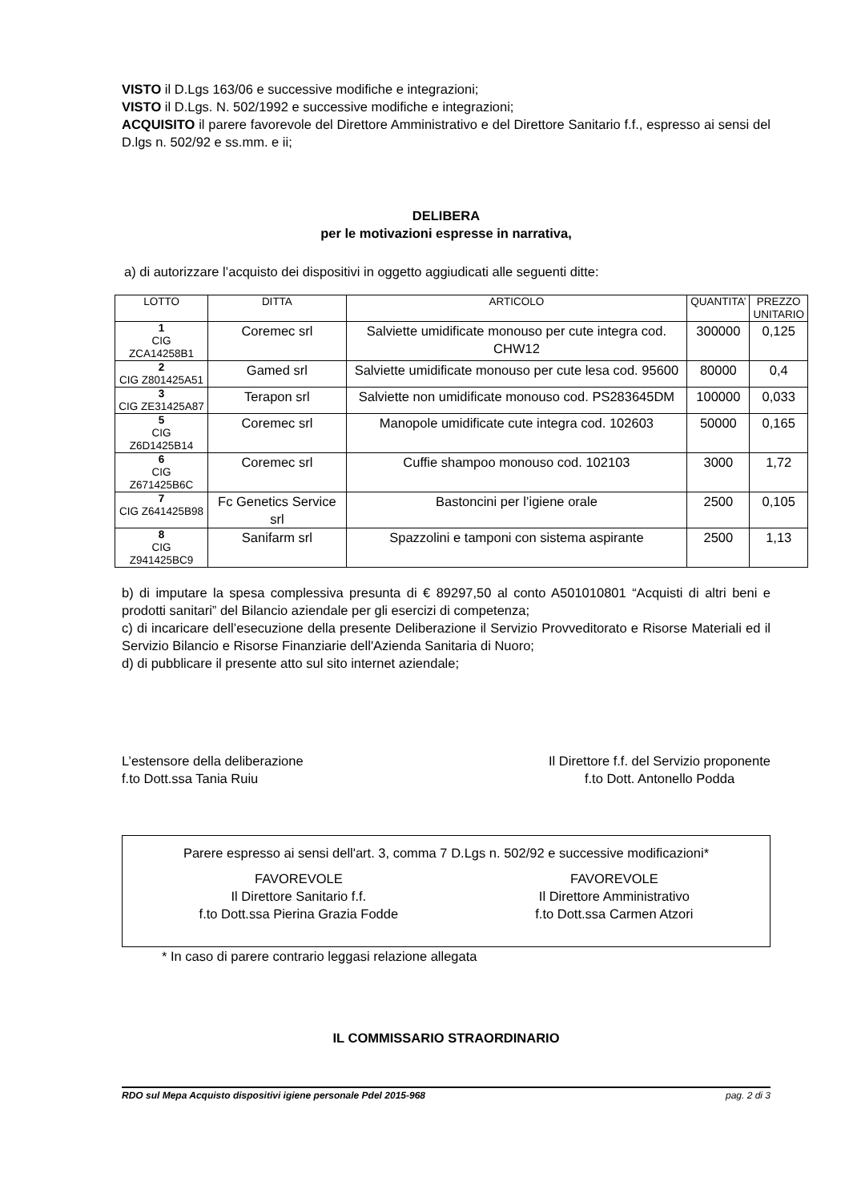VISTO il D.Lgs 163/06 e successive modifiche e integrazioni;
VISTO il D.Lgs. N. 502/1992 e successive modifiche e integrazioni;
ACQUISITO il parere favorevole del Direttore Amministrativo e del Direttore Sanitario f.f., espresso ai sensi del D.lgs n. 502/92 e ss.mm. e ii;
DELIBERA
per le motivazioni espresse in narrativa,
a) di autorizzare l’acquisto dei dispositivi in oggetto aggiudicati alle seguenti ditte:
| LOTTO | DITTA | ARTICOLO | QUANTITA’ | PREZZO UNITARIO |
| 1 CIG ZCA14258B1 | Coremec srl | Salviette umidificate monouso per cute integra cod. CHW12 | 300000 | 0,125 |
| 2 CIG Z801425A51 | Gamed srl | Salviette umidificate monouso per cute lesa cod. 95600 | 80000 | 0,4 |
| 3 CIG ZE31425A87 | Terapon srl | Salviette non umidificate monouso cod. PS283645DM | 100000 | 0,033 |
| 5 CIG Z6D1425B14 | Coremec srl | Manopole umidificate cute integra cod. 102603 | 50000 | 0,165 |
| 6 CIG Z671425B6C | Coremec srl | Cuffie shampoo monouso cod. 102103 | 3000 | 1,72 |
| 7 CIG Z641425B98 | Fc Genetics Service srl | Bastoncini per l’igiene orale | 2500 | 0,105 |
| 8 CIG Z941425BC9 | Sanifarm srl | Spazzolini e tamponi con sistema aspirante | 2500 | 1,13 |
b) di imputare la spesa complessiva presunta di € 89297,50 al conto A501010801 “Acquisti di altri beni e prodotti sanitari” del Bilancio aziendale per gli esercizi di competenza;
c) di incaricare dell’esecuzione della presente Deliberazione il Servizio Provveditorato e Risorse Materiali ed il Servizio Bilancio e Risorse Finanziarie dell'Azienda Sanitaria di Nuoro;
d) di pubblicare il presente atto sul sito internet aziendale;
L’estensore della deliberazione
f.to Dott.ssa Tania Ruiu
Il Direttore f.f. del Servizio proponente
f.to Dott. Antonello Podda
Parere espresso ai sensi dell'art. 3, comma 7 D.Lgs n. 502/92 e successive modificazioni*
FAVOREVOLE
Il Direttore Sanitario f.f.
f.to Dott.ssa Pierina Grazia Fodde
FAVOREVOLE
Il Direttore Amministrativo
f.to Dott.ssa Carmen Atzori
* In caso di parere contrario leggasi relazione allegata
IL COMMISSARIO STRAORDINARIO
RDO sul Mepa Acquisto dispositivi igiene personale Pdel 2015-968 pag. 2 di 3